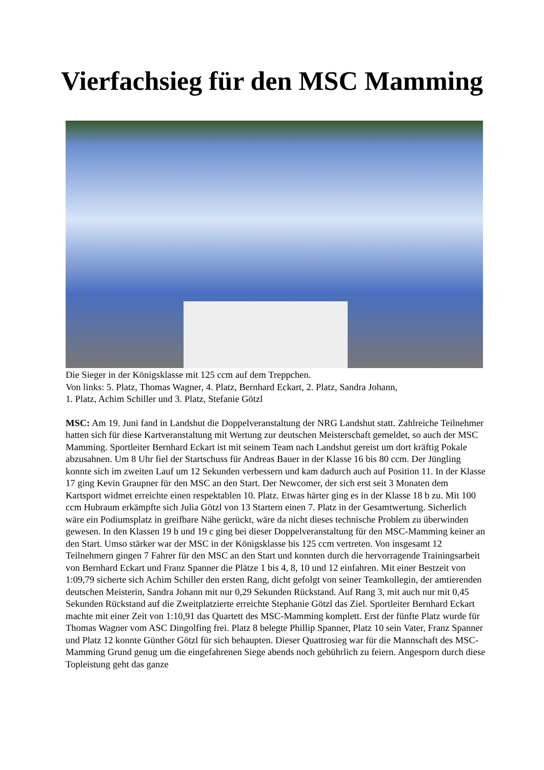Vierfachsieg für den MSC Mamming
Die Sieger in der Königsklasse mit 125 ccm auf dem Treppchen.
Von links: 5. Platz, Thomas Wagner, 4. Platz, Bernhard Eckart, 2. Platz, Sandra Johann,
1. Platz, Achim Schiller und 3. Platz, Stefanie Götzl
MSC: Am 19. Juni fand in Landshut die Doppelveranstaltung der NRG Landshut statt. Zahlreiche Teilnehmer hatten sich für diese Kartveranstaltung mit Wertung zur deutschen Meisterschaft gemeldet, so auch der MSC Mamming. Sportleiter Bernhard Eckart ist mit seinem Team nach Landshut gereist um dort kräftig Pokale abzusahnen. Um 8 Uhr fiel der Startschuss für Andreas Bauer in der Klasse 16 bis 80 ccm. Der Jüngling konnte sich im zweiten Lauf um 12 Sekunden verbessern und kam dadurch auch auf Position 11. In der Klasse 17 ging Kevin Graupner für den MSC an den Start. Der Newcomer, der sich erst seit 3 Monaten dem Kartsport widmet erreichte einen respektablen 10. Platz. Etwas härter ging es in der Klasse 18 b zu. Mit 100 ccm Hubraum erkämpfte sich Julia Götzl von 13 Startern einen 7. Platz in der Gesamtwertung. Sicherlich wäre ein Podiumsplatz in greifbare Nähe gerückt, wäre da nicht dieses technische Problem zu überwinden gewesen. In den Klassen 19 b und 19 c ging bei dieser Doppelveranstaltung für den MSC-Mamming keiner an den Start. Umso stärker war der MSC in der Königsklasse bis 125 ccm vertreten. Von insgesamt 12 Teilnehmern gingen 7 Fahrer für den MSC an den Start und konnten durch die hervorragende Trainingsarbeit von Bernhard Eckart und Franz Spanner die Plätze 1 bis 4, 8, 10 und 12 einfahren. Mit einer Bestzeit von 1:09,79 sicherte sich Achim Schiller den ersten Rang, dicht gefolgt von seiner Teamkollegin, der amtierenden deutschen Meisterin, Sandra Johann mit nur 0,29 Sekunden Rückstand. Auf Rang 3, mit auch nur mit 0,45 Sekunden Rückstand auf die Zweitplatzierte erreichte Stephanie Götzl das Ziel. Sportleiter Bernhard Eckart machte mit einer Zeit von 1:10,91 das Quartett des MSC-Mamming komplett. Erst der fünfte Platz wurde für Thomas Wagner vom ASC Dingolfing frei. Platz 8 belegte Phillip Spanner, Platz 10 sein Vater, Franz Spanner und Platz 12 konnte Günther Götzl für sich behaupten. Dieser Quattrosieg war für die Mannschaft des MSC-Mamming Grund genug um die eingefahrenen Siege abends noch gebührlich zu feiern. Angesporn durch diese Topleistung geht das ganze